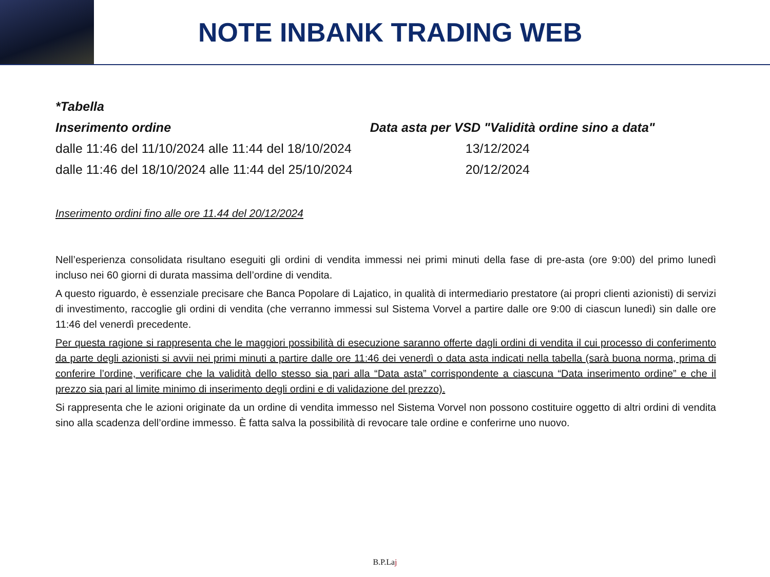NOTE INBANK TRADING WEB
| *Tabella | |
| --- | --- |
| Inserimento ordine | Data asta per VSD "Validità ordine sino a data" |
| dalle 11:46 del 11/10/2024 alle 11:44 del 18/10/2024 | 13/12/2024 |
| dalle 11:46 del 18/10/2024 alle 11:44 del 25/10/2024 | 20/12/2024 |
Inserimento ordini fino alle ore 11.44 del 20/12/2024
Nell’esperienza consolidata risultano eseguiti gli ordini di vendita immessi nei primi minuti della fase di pre-asta (ore 9:00) del primo lunedì incluso nei 60 giorni di durata massima dell’ordine di vendita.
A questo riguardo, è essenziale precisare che Banca Popolare di Lajatico, in qualità di intermediario prestatore (ai propri clienti azionisti) di servizi di investimento, raccoglie gli ordini di vendita (che verranno immessi sul Sistema Vorvel a partire dalle ore 9:00 di ciascun lunedì) sin dalle ore 11:46 del venerdì precedente.
Per questa ragione si rappresenta che le maggiori possibilità di esecuzione saranno offerte dagli ordini di vendita il cui processo di conferimento da parte degli azionisti si avvii nei primi minuti a partire dalle ore 11:46 dei venerdì o data asta indicati nella tabella (sarà buona norma, prima di conferire l’ordine, verificare che la validità dello stesso sia pari alla “Data asta” corrispondente a ciascuna “Data inserimento ordine” e che il prezzo sia pari al limite minimo di inserimento degli ordini e di validazione del prezzo).
Si rappresenta che le azioni originate da un ordine di vendita immesso nel Sistema Vorvel non possono costituire oggetto di altri ordini di vendita sino alla scadenza dell’ordine immesso. È fatta salva la possibilità di revocare tale ordine e conferirne uno nuovo.
B.P.Laj